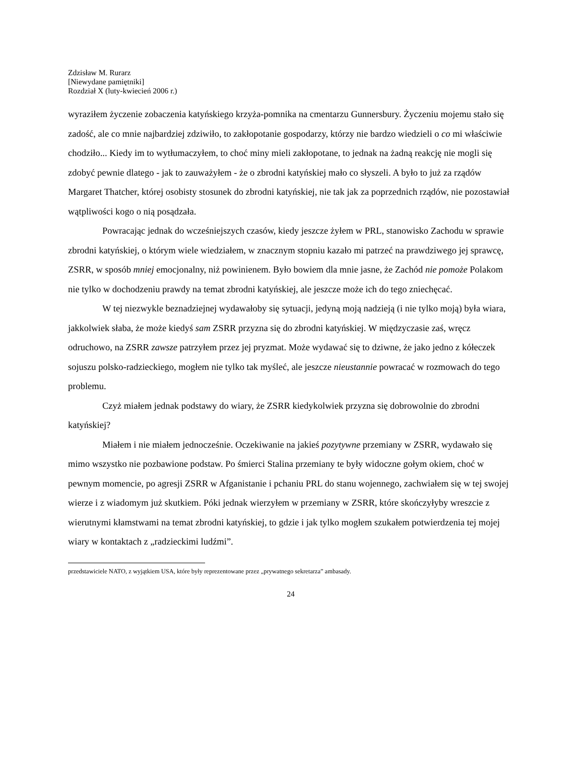Zdzisław M. Rurarz
[Niewydane pamiętniki]
Rozdział X (luty-kwiecień 2006 r.)
wyraziłem życzenie zobaczenia katyńskiego krzyża-pomnika na cmentarzu Gunnersbury. Życzeniu mojemu stało się zadość, ale co mnie najbardziej zdziwiło, to zakłopotanie gospodarzy, którzy nie bardzo wiedzieli o co mi właściwie chodziło... Kiedy im to wytłumaczyłem, to choć miny mieli zakłopotane, to jednak na żadną reakcję nie mogli się zdobyć pewnie dlatego - jak to zauważyłem - że o zbrodni katyńskiej mało co słyszeli. A było to już za rządów Margaret Thatcher, której osobisty stosunek do zbrodni katyńskiej, nie tak jak za poprzednich rządów, nie pozostawiał wątpliwości kogo o nią posądzała.
Powracając jednak do wcześniejszych czasów, kiedy jeszcze żyłem w PRL, stanowisko Zachodu w sprawie zbrodni katyńskiej, o którym wiele wiedziałem, w znacznym stopniu kazało mi patrzeć na prawdziwego jej sprawcę, ZSRR, w sposób mniej emocjonalny, niż powinienem. Było bowiem dla mnie jasne, że Zachód nie pomoże Polakom nie tylko w dochodzeniu prawdy na temat zbrodni katyńskiej, ale jeszcze może ich do tego zniechęcać.
W tej niezwykle beznadziejnej wydawałoby się sytuacji, jedyną moją nadzieją (i nie tylko moją) była wiara, jakkolwiek słaba, że może kiedyś sam ZSRR przyzna się do zbrodni katyńskiej. W międzyczasie zaś, wręcz odruchowo, na ZSRR zawsze patrzyłem przez jej pryzmat. Może wydawać się to dziwne, że jako jedno z kółeczek sojuszu polsko-radzieckiego, mogłem nie tylko tak myśleć, ale jeszcze nieustannie powracać w rozmowach do tego problemu.
Czyż miałem jednak podstawy do wiary, że ZSRR kiedykolwiek przyzna się dobrowolnie do zbrodni katyńskiej?
Miałem i nie miałem jednocześnie. Oczekiwanie na jakieś pozytywne przemiany w ZSRR, wydawało się mimo wszystko nie pozbawione podstaw. Po śmierci Stalina przemiany te były widoczne gołym okiem, choć w pewnym momencie, po agresji ZSRR w Afganistanie i pchaniu PRL do stanu wojennego, zachwiałem się w tej swojej wierze i z wiadomym już skutkiem. Póki jednak wierzyłem w przemiany w ZSRR, które skończyłyby wreszcie z wierutnymi kłamstwami na temat zbrodni katyńskiej, to gdzie i jak tylko mogłem szukałem potwierdzenia tej mojej wiary w kontaktach z „radzieckimi ludźmi”.
przedstawiciele NATO, z wyjątkiem USA, które były reprezentowane przez „prywatnego sekretarza” ambasady.
24